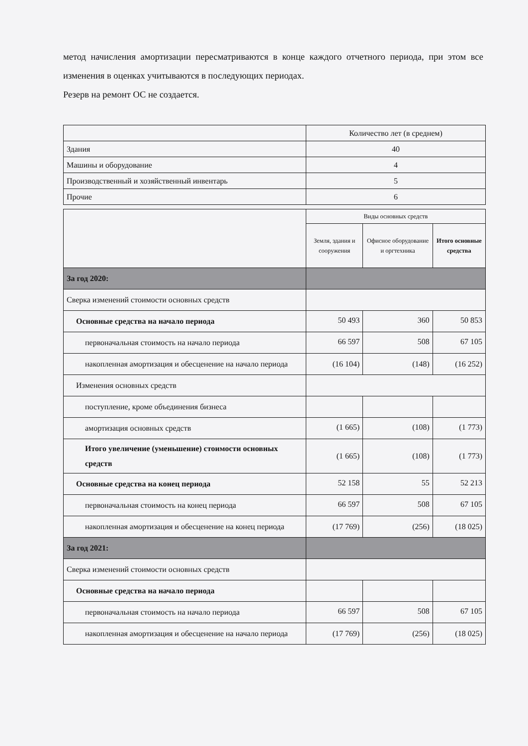метод начисления амортизации пересматриваются в конце каждого отчетного периода, при этом все изменения в оценках учитываются в последующих периодах.
Резерв на ремонт ОС не создается.
| | Количество лет (в среднем) |
| Здания | 40 |
| Машины и оборудование | 4 |
| Производственный и хозяйственный инвентарь | 5 |
| Прочие | 6 |
| | Виды основных средств | | |
| | Земля, здания и сооружения | Офисное оборудование и оргтехника | Итого основные средства |
| За год 2020: | | | |
| Сверка изменений стоимости основных средств | | | |
| Основные средства на начало периода | 50 493 | 360 | 50 853 |
| первоначальная стоимость на начало периода | 66 597 | 508 | 67 105 |
| накопленная амортизация и обесценение на начало периода | (16 104) | (148) | (16 252) |
| Изменения основных средств | | | |
| поступление, кроме объединения бизнеса | | | |
| амортизация основных средств | (1 665) | (108) | (1 773) |
| Итого увеличение (уменьшение) стоимости основных средств | (1 665) | (108) | (1 773) |
| Основные средства на конец периода | 52 158 | 55 | 52 213 |
| первоначальная стоимость на конец периода | 66 597 | 508 | 67 105 |
| накопленная амортизация и обесценение на конец периода | (17 769) | (256) | (18 025) |
| За год 2021: | | | |
| Сверка изменений стоимости основных средств | | | |
| Основные средства на начало периода | | | |
| первоначальная стоимость на начало периода | 66 597 | 508 | 67 105 |
| накопленная амортизация и обесценение на начало периода | (17 769) | (256) | (18 025) |